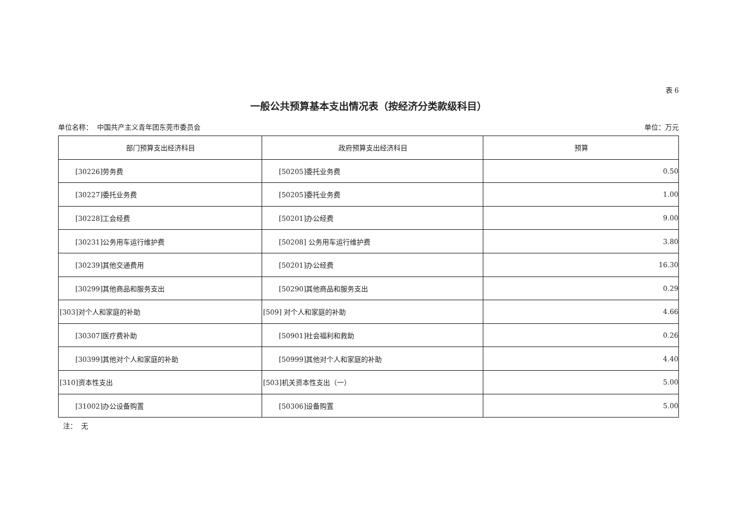表 6
一般公共预算基本支出情况表（按经济分类款级科目）
单位名称： 中国共产主义青年团东莞市委员会 单位：万元
| 部门预算支出经济科目 | 政府预算支出经济科目 | 预算 |
| --- | --- | --- |
| [30226]劳务费 | [50205]委托业务费 | 0.50 |
| [30227]委托业务费 | [50205]委托业务费 | 1.00 |
| [30228]工会经费 | [50201]办公经费 | 9.00 |
| [30231]公务用车运行维护费 | [50208] 公务用车运行维护费 | 3.80 |
| [30239]其他交通费用 | [50201]办公经费 | 16.30 |
| [30299]其他商品和服务支出 | [50290]其他商品和服务支出 | 0.29 |
| [303]对个人和家庭的补助 | [509] 对个人和家庭的补助 | 4.66 |
| [30307]医疗费补助 | [50901]社会福利和救助 | 0.26 |
| [30399]其他对个人和家庭的补助 | [50999]其他对个人和家庭的补助 | 4.40 |
| [310]资本性支出 | [503]机关资本性支出（一） | 5.00 |
| [31002]办公设备购置 | [50306]设备购置 | 5.00 |
注： 无